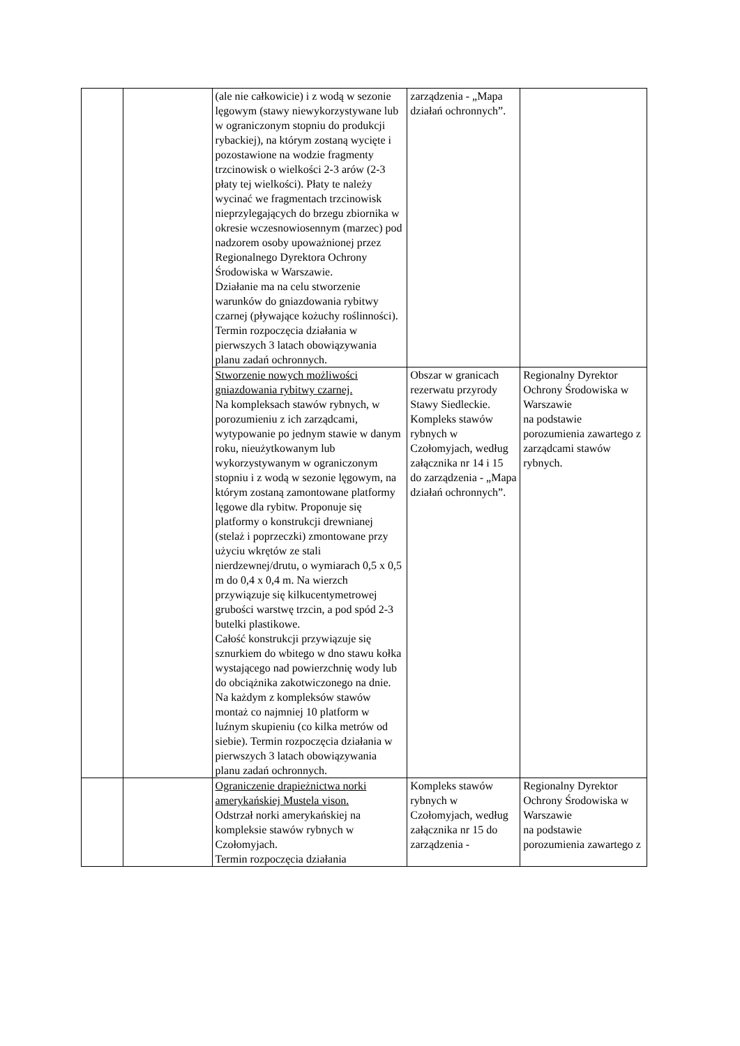| | | (ale nie całkowicie) i z wodą w sezonie lęgowym (stawy niewykorzystywane lub w ograniczonym stopniu do produkcji rybackiej), na którym zostaną wycięte i pozostawione na wodzie fragmenty trzcinowisk o wielkości 2-3 arów (2-3 płaty tej wielkości). Płaty te należy wycinać we fragmentach trzcinowisk nieprzylegających do brzegu zbiornika w okresie wczesnowiosennym (marzec) pod nadzorem osoby upoważnionej przez Regionalnego Dyrektora Ochrony Środowiska w Warszawie. Działanie ma na celu stworzenie warunków do gniazdowania rybitwy czarnej (pływające kożuchy roślinności). Termin rozpoczęcia działania w pierwszych 3 latach obowiązywania planu zadań ochronnych. | zarządzenia - „Mapa działań ochronnych”. | |
| | | Stworzenie nowych możliwości gniazdowania rybitwy czarnej. Na kompleksach stawów rybnych, w porozumieniu z ich zarządcami, wytypowanie po jednym stawie w danym roku, nieużytkowanym lub wykorzystywanym w ograniczonym stopniu i z wodą w sezonie lęgowym, na którym zostaną zamontowane platformy lęgowe dla rybitw. Proponuje się platformy o konstrukcji drewnianej (stelaż i poprzeczki) zmontowane przy użyciu wkrętów ze stali nierdzewnej/drutu, o wymiarach 0,5 x 0,5 m do 0,4 x 0,4 m. Na wierzch przywiązuje się kilkucentymetrowej grubości warstwę trzcin, a pod spód 2-3 butelki plastikowe. Całość konstrukcji przywiązuje się sznurkiem do wbitego w dno stawu kołka wystającego nad powierzchnię wody lub do obciążnika zakotwiczonego na dnie. Na każdym z kompleksów stawów montaż co najmniej 10 platform w luźnym skupieniu (co kilka metrów od siebie). Termin rozpoczęcia działania w pierwszych 3 latach obowiązywania planu zadań ochronnych. | Obszar w granicach rezerwatu przyrody Stawy Siedleckie. Kompleks stawów rybnych w Czołomyjach, według załącznika nr 14 i 15 do zarządzenia - „Mapa działań ochronnych”. | Regionalny Dyrektor Ochrony Środowiska w Warszawie na podstawie porozumienia zawartego z zarządcami stawów rybnych. |
| | | Ograniczenie drapieżnictwa norki amerykańskiej Mustela vison. Odstrzał norki amerykańskiej na kompleksie stawów rybnych w Czołomyjach. Termin rozpoczęcia działania | Kompleks stawów rybnych w Czołomyjach, według załącznika nr 15 do zarządzenia - | Regionalny Dyrektor Ochrony Środowiska w Warszawie na podstawie porozumienia zawartego z |